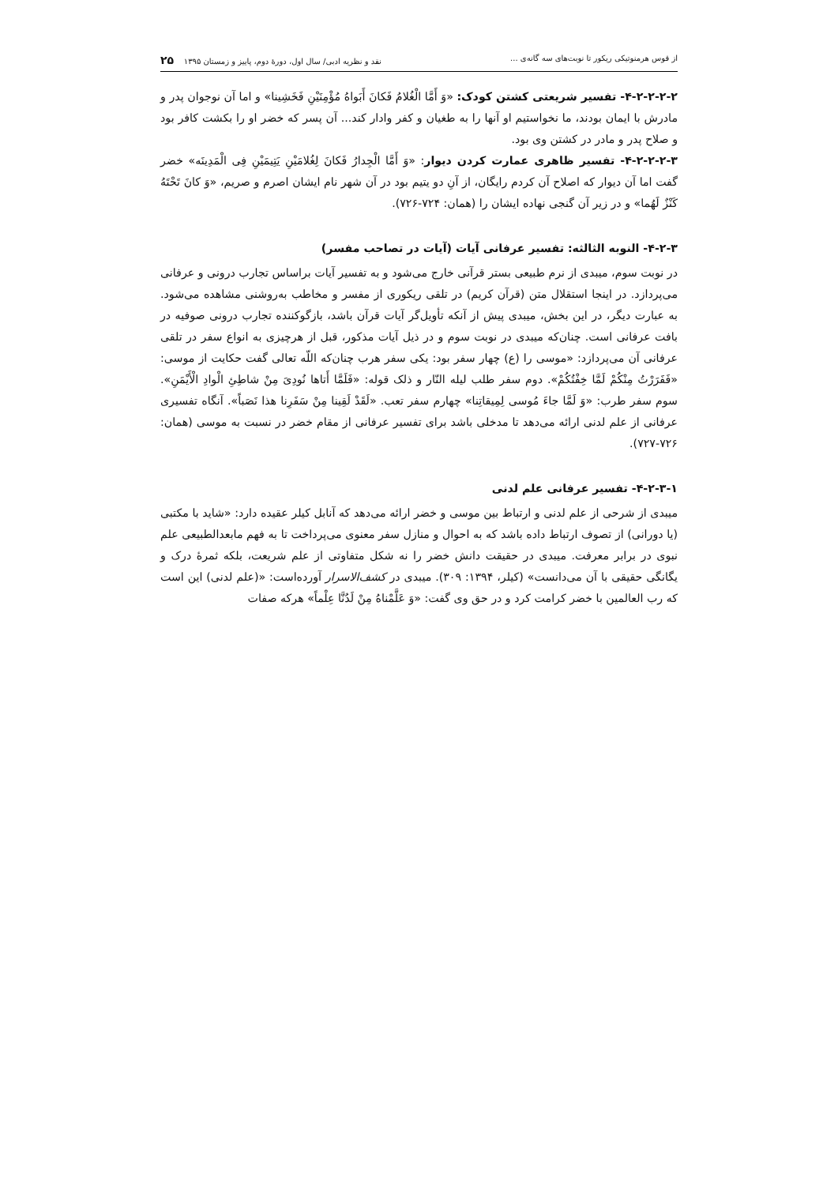از قوس هرمنوتیکی ریکور تا نوبت‌های سه گانه‌ی ... نقد و نظریه ادبی/ سال اول، دورهٔ دوم، پاییز و زمستان ۱۳۹۵ ۲۵
۴-۲-۲-۲-۲- تفسیر شریعتی کشتن کودک: «وَ أَمَّا الْغُلامُ فَکانَ أَبَواهُ مُؤْمِنَیْنِ فَخَشِینا» و اما آن نوجوان پدر و مادرش با ایمان بودند، ما نخواستیم او آنها را به طغیان و کفر وادار کند... آن پسر که خضر او را بکشت کافر بود و صلاح پدر و مادر در کشتن وی بود.
۴-۲-۲-۲-۳- تفسیر ظاهری عمارت کردن دیوار: «وَ أَمَّا الْجِدارُ فَکانَ لِغُلامَیْنِ یَتِیمَیْنِ فِی الْمَدِینَه» خضر گفت اما آن دیوار که اصلاح آن کردم رایگان، از آنِ دو یتیم بود در آن شهر نام ایشان اصرم و صریم، «وَ کانَ تَحْتَهُ کَنْزٌ لَهُما» و در زیر آن گنجی نهاده ایشان را (همان: ۷۲۴-۷۲۶).
۴-۲-۳- النوبه الثالثه: تفسیر عرفانی آیات (آیات در تصاحب مفسر)
در نوبت سوم، میبدی از نرم طبیعی بستر قرآنی خارج می‌شود و به تفسیر آیات براساس تجارب درونی و عرفانی می‌پردازد. در اینجا استقلال متن (قرآن کریم) در تلقی ریکوری از مفسر و مخاطب به‌روشنی مشاهده می‌شود. به عبارت دیگر، در این بخش، میبدی پیش از آنکه تأویل‌گر آیات قرآن باشد، بازگوکننده تجارب درونی صوفیه در بافت عرفانی است. چنان‌که میبدی در نوبت سوم و در ذیل آیات مذکور، قبل از هرچیزی به انواع سفر در تلقی عرفانی آن می‌پردازد: «موسی را (ع) چهار سفر بود: یکی سفر هرب چنان‌که اللّه تعالی گفت حکایت از موسی: «فَفَرَرْتُ مِنْکُمْ لَمَّا خِفْتُکُمْ». دوم سفر طلب لیله النّار و ذلک قوله: «فَلَمَّا أَتاها نُودِیَ مِنْ شاطِئِ الْوادِ الْأَیْمَنِ». سوم سفر طرب: «وَ لَمَّا جاءَ مُوسی لِمِیقاتِنا» چهارم سفر تعب. «لَقَدْ لَقِینا مِنْ سَفَرِنا هذا نَصَباً». آنگاه تفسیری عرفانی از علم لدنی ارائه می‌دهد تا مدخلی باشد برای تفسیر عرفانی از مقام خضر در نسبت به موسی (همان: ۷۲۶-۷۲۷).
۴-۲-۳-۱- تفسیر عرفانی علم لدنی
میبدی از شرحی از علم لدنی و ارتباط بین موسی و خضر ارائه می‌دهد که آنابل کیلر عقیده دارد: «شاید با مکتبی (یا دورانی) از تصوف ارتباط داده باشد که به احوال و منازل سفر معنوی می‌پرداخت تا به فهم مابعدالطبیعی علم نبوی در برابر معرفت. میبدی در حقیقت دانش خضر را نه شکل متفاوتی از علم شریعت، بلکه ثمرهٔ درک و یگانگی حقیقی با آن می‌دانست» (کیلر، ۱۳۹۴: ۳۰۹). میبدی در کشف‌الاسرار آورده‌است: «(علم لدنی) این است که رب العالمین با خضر کرامت کرد و در حق وی گفت: «وَ عَلَّمْناهُ مِنْ لَدُنَّا عِلْماً» هرکه صفات